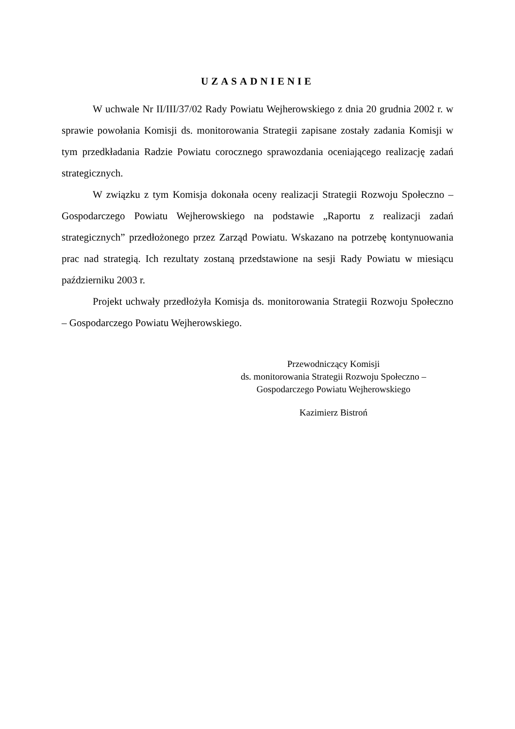UZASADNIENIE
W uchwale Nr II/III/37/02 Rady Powiatu Wejherowskiego z dnia 20 grudnia 2002 r. w sprawie powołania Komisji ds. monitorowania Strategii zapisane zostały zadania Komisji w tym przedkładania Radzie Powiatu corocznego sprawozdania oceniającego realizację zadań strategicznych.
W związku z tym Komisja dokonała oceny realizacji Strategii Rozwoju Społeczno – Gospodarczego Powiatu Wejherowskiego na podstawie „Raportu z realizacji zadań strategicznych” przedłożonego przez Zarząd Powiatu. Wskazano na potrzebę kontynuowania prac nad strategią. Ich rezultaty zostaną przedstawione na sesji Rady Powiatu w miesiącu październiku 2003 r.
Projekt uchwały przedłożyła Komisja ds. monitorowania Strategii Rozwoju Społeczno – Gospodarczego Powiatu Wejherowskiego.
Przewodniczący Komisji
ds. monitorowania Strategii Rozwoju Społeczno –
Gospodarczego Powiatu Wejherowskiego
Kazimierz Bistroń